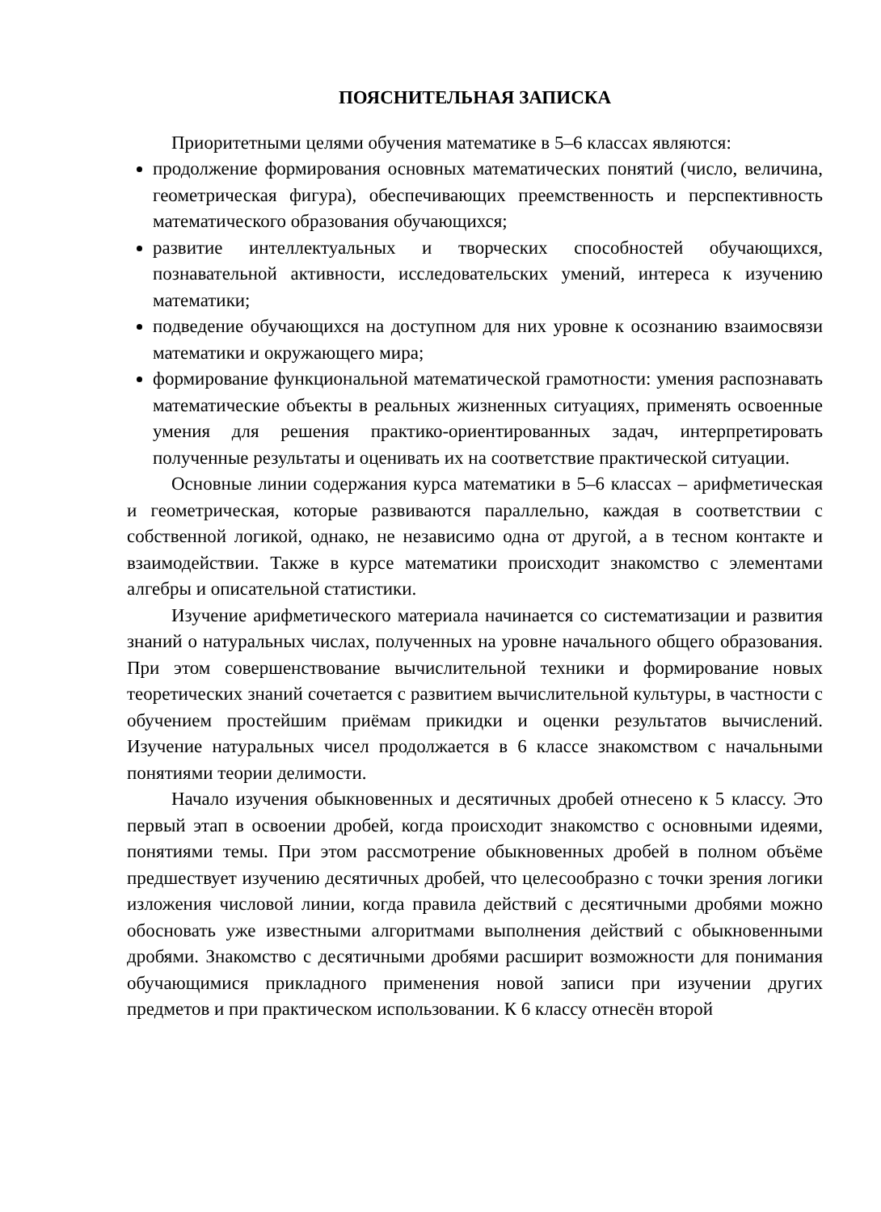ПОЯСНИТЕЛЬНАЯ ЗАПИСКА
Приоритетными целями обучения математике в 5–6 классах являются:
продолжение формирования основных математических понятий (число, величина, геометрическая фигура), обеспечивающих преемственность и перспективность математического образования обучающихся;
развитие интеллектуальных и творческих способностей обучающихся, познавательной активности, исследовательских умений, интереса к изучению математики;
подведение обучающихся на доступном для них уровне к осознанию взаимосвязи математики и окружающего мира;
формирование функциональной математической грамотности: умения распознавать математические объекты в реальных жизненных ситуациях, применять освоенные умения для решения практико-ориентированных задач, интерпретировать полученные результаты и оценивать их на соответствие практической ситуации.
Основные линии содержания курса математики в 5–6 классах – арифметическая и геометрическая, которые развиваются параллельно, каждая в соответствии с собственной логикой, однако, не независимо одна от другой, а в тесном контакте и взаимодействии. Также в курсе математики происходит знакомство с элементами алгебры и описательной статистики.
Изучение арифметического материала начинается со систематизации и развития знаний о натуральных числах, полученных на уровне начального общего образования. При этом совершенствование вычислительной техники и формирование новых теоретических знаний сочетается с развитием вычислительной культуры, в частности с обучением простейшим приёмам прикидки и оценки результатов вычислений. Изучение натуральных чисел продолжается в 6 классе знакомством с начальными понятиями теории делимости.
Начало изучения обыкновенных и десятичных дробей отнесено к 5 классу. Это первый этап в освоении дробей, когда происходит знакомство с основными идеями, понятиями темы. При этом рассмотрение обыкновенных дробей в полном объёме предшествует изучению десятичных дробей, что целесообразно с точки зрения логики изложения числовой линии, когда правила действий с десятичными дробями можно обосновать уже известными алгоритмами выполнения действий с обыкновенными дробями. Знакомство с десятичными дробями расширит возможности для понимания обучающимися прикладного применения новой записи при изучении других предметов и при практическом использовании. К 6 классу отнесён второй